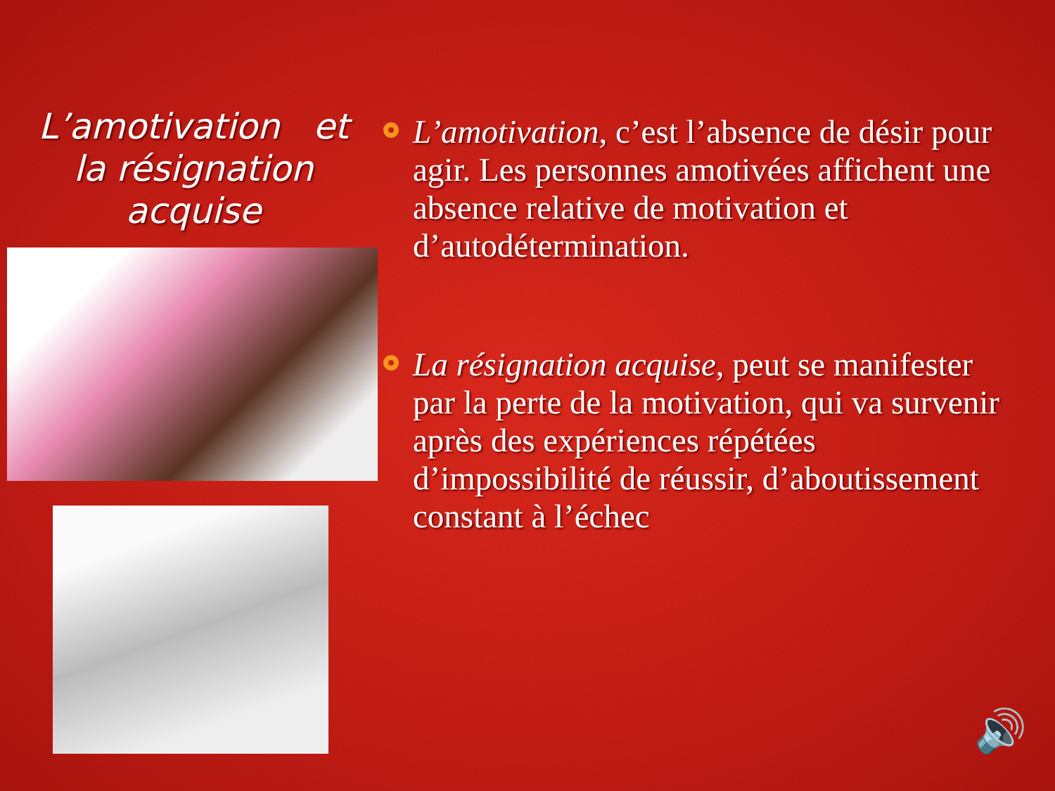L’amotivation et la résignation acquise
L’amotivation, c’est l’absence de désir pour agir. Les personnes amotivées affichent une absence relative de motivation et d’autodétermination.
La résignation acquise, peut se manifester par la perte de la motivation, qui va survenir après des expériences répétées d’impossibilité de réussir, d’aboutissement constant à l’échec
🔊